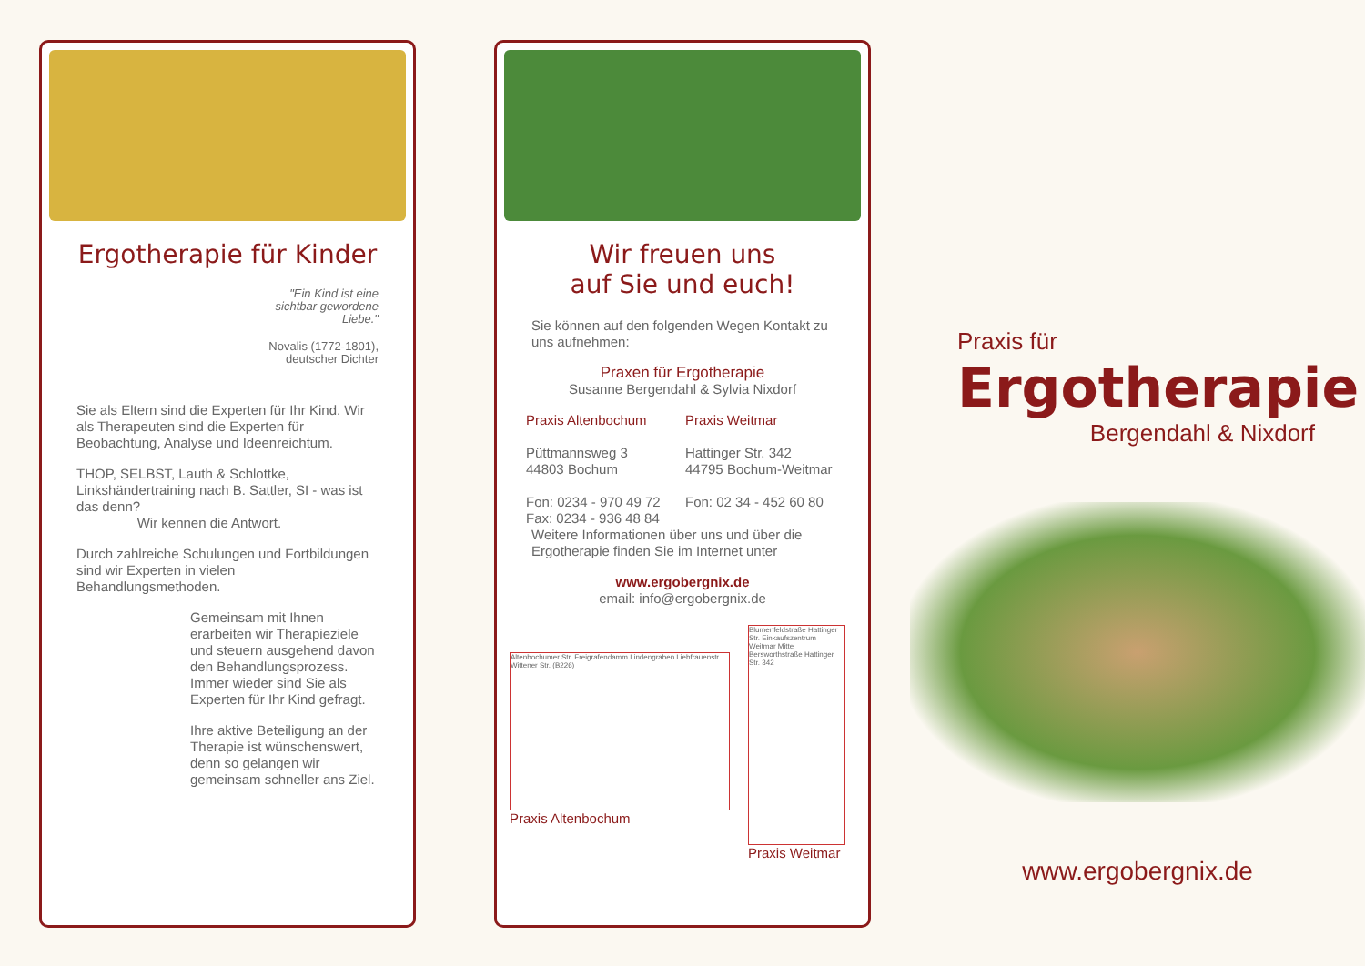Ergotherapie für Kinder
"Ein Kind ist eine
sichtbar gewordene
Liebe."
Novalis (1772-1801),
deutscher Dichter
Sie als Eltern sind die Experten für Ihr Kind. Wir als Therapeuten sind die Experten für Beobachtung, Analyse und Ideenreichtum.
THOP, SELBST, Lauth & Schlottke, Linkshändertraining nach B. Sattler, SI - was ist das denn?
Wir kennen die Antwort.
Durch zahlreiche Schulungen und Fortbildungen sind wir Experten in vielen Behandlungsmethoden.
Gemeinsam mit Ihnen erarbeiten wir Therapieziele und steuern ausgehend davon den Behandlungsprozess. Immer wieder sind Sie als Experten für Ihr Kind gefragt.
Ihre aktive Beteiligung an der Therapie ist wünschenswert, denn so gelangen wir gemeinsam schneller ans Ziel.
Wir freuen uns
auf Sie und euch!
Sie können auf den folgenden Wegen Kontakt zu uns aufnehmen:
Praxen für Ergotherapie
Susanne Bergendahl & Sylvia Nixdorf
Praxis Altenbochum
Püttmannsweg 3
44803 Bochum
Fon: 0234 - 970 49 72
Fax: 0234 - 936 48 84
Praxis Weitmar
Hattinger Str. 342
44795 Bochum-Weitmar
Fon: 02 34 - 452 60 80
Weitere Informationen über uns und über die Ergotherapie finden Sie im Internet unter
www.ergobergnix.de
email: info@ergobergnix.de
Altenbochumer Str. Freigrafendamm Lindengraben Liebfrauenstr. Wittener Str. (B226)
Praxis Altenbochum
Blumenfeldstraße Hattinger Str. Einkaufszentrum Weitmar Mitte Bersworthstraße Hattinger Str. 342
Praxis Weitmar
Praxis für
Ergotherapie
Bergendahl & Nixdorf
www.ergobergnix.de